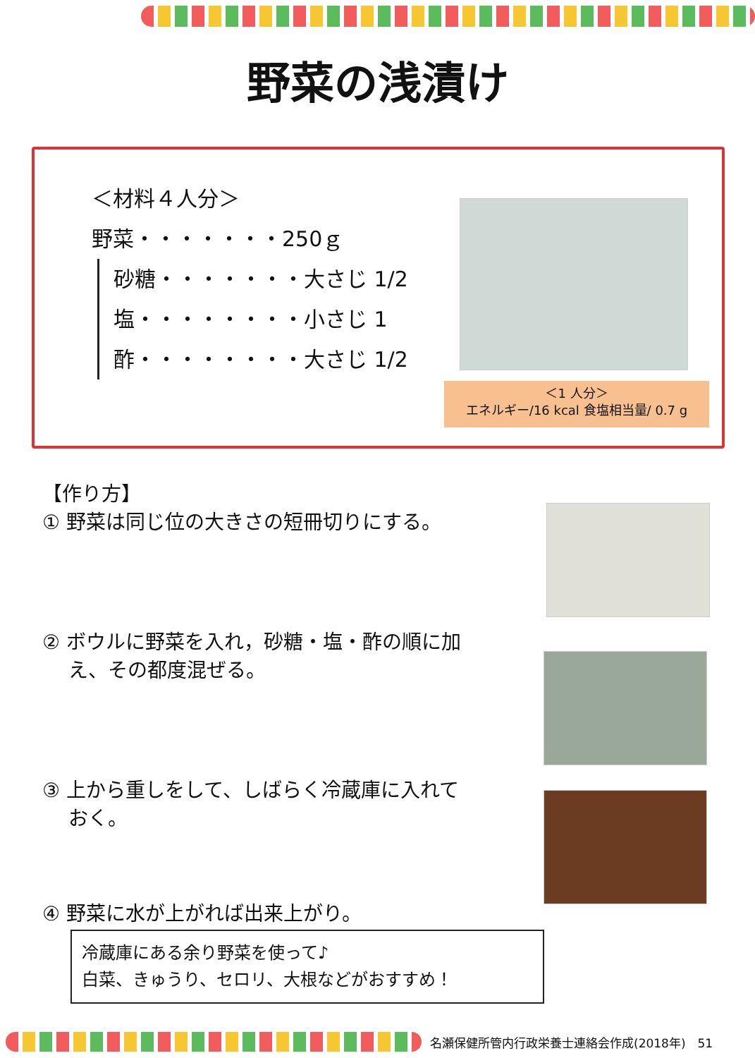野菜の浅漬け
＜材料４人分＞
野菜・・・・・・・250ｇ
砂糖・・・・・・・大さじ 1/2
塩・・・・・・・・小さじ 1
酢・・・・・・・・大さじ 1/2
＜1 人分＞
エネルギー/16 kcal 食塩相当量/ 0.7 g
【作り方】
① 野菜は同じ位の大きさの短冊切りにする。
② ボウルに野菜を入れ，砂糖・塩・酢の順に加
　 え、その都度混ぜる。
③ 上から重しをして、しばらく冷蔵庫に入れて
　 おく。
④ 野菜に水が上がれば出来上がり。
冷蔵庫にある余り野菜を使って♪
白菜、きゅうり、セロリ、大根などがおすすめ！
名瀬保健所管内行政栄養士連絡会作成(2018年)　51